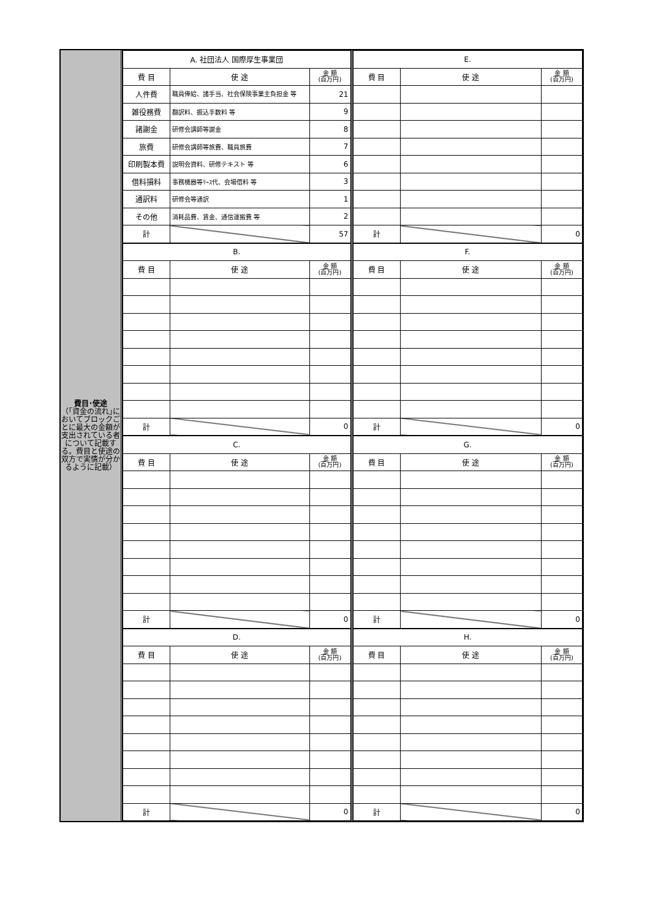費目･使途
（｢資金の流れ｣においてブロックごとに最大の金額が支出されている者について記載する。費目と使途の双方で実情が分かるように記載）
| A. 社団法人 国際厚生事業団 | | |
| --- | --- | --- |
| 費 目 | 使 途 | 金 額 (百万円) |
| 人件費 | 職員俸給、諸手当、社会保険事業主負担金 等 | 21 |
| 雑役務費 | 翻訳料、振込手数料 等 | 9 |
| 諸謝金 | 研修会講師等謝金 | 8 |
| 旅費 | 研修会講師等旅費、職員旅費 | 7 |
| 印刷製本費 | 説明会資料、研修テキスト 等 | 6 |
| 借料損料 | 事務機器等ﾘｰｽ代、会場借料 等 | 3 |
| 通訳料 | 研修会等通訳 | 1 |
| その他 | 消耗品費、賃金、通信運搬費 等 | 2 |
| 計 | | 57 |
| E. | | |
| --- | --- | --- |
| 費 目 | 使 途 | 金 額 (百万円) |
| 計 | | 0 |
| B. | | |
| --- | --- | --- |
| 費 目 | 使 途 | 金 額 (百万円) |
| 計 | | 0 |
| F. | | |
| --- | --- | --- |
| 費 目 | 使 途 | 金 額 (百万円) |
| 計 | | 0 |
| C. | | |
| --- | --- | --- |
| 費 目 | 使 途 | 金 額 (百万円) |
| 計 | | 0 |
| G. | | |
| --- | --- | --- |
| 費 目 | 使 途 | 金 額 (百万円) |
| 計 | | 0 |
| D. | | |
| --- | --- | --- |
| 費 目 | 使 途 | 金 額 (百万円) |
| 計 | | 0 |
| H. | | |
| --- | --- | --- |
| 費 目 | 使 途 | 金 額 (百万円) |
| 計 | | 0 |